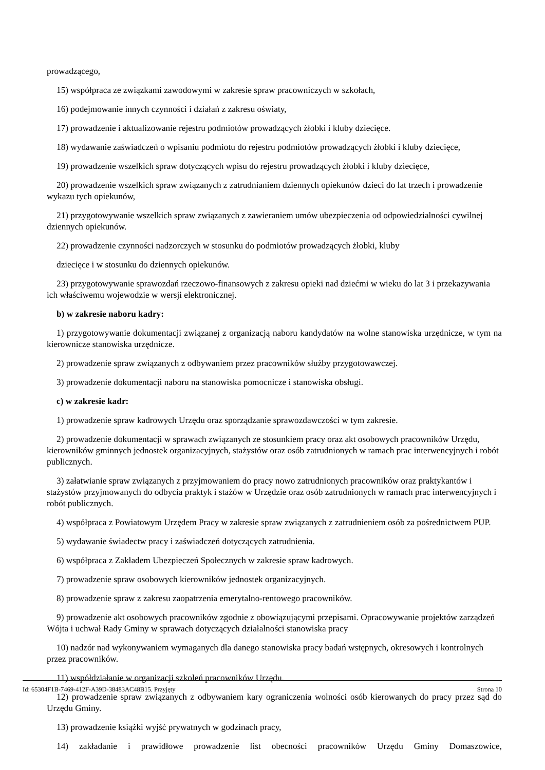prowadzącego,
15) współpraca ze związkami zawodowymi w zakresie spraw pracowniczych w szkołach,
16) podejmowanie innych czynności i działań z zakresu oświaty,
17) prowadzenie i aktualizowanie rejestru podmiotów prowadzących żłobki i kluby dziecięce.
18) wydawanie zaświadczeń o wpisaniu podmiotu do rejestru podmiotów prowadzących żłobki i kluby dziecięce,
19) prowadzenie wszelkich spraw dotyczących wpisu do rejestru prowadzących żłobki i kluby dziecięce,
20) prowadzenie wszelkich spraw związanych z zatrudnianiem dziennych opiekunów dzieci do lat trzech i prowadzenie wykazu tych opiekunów,
21) przygotowywanie wszelkich spraw związanych z zawieraniem umów ubezpieczenia od odpowiedzialności cywilnej dziennych opiekunów.
22) prowadzenie czynności nadzorczych w stosunku do podmiotów prowadzących żłobki, kluby
dziecięce i w stosunku do dziennych opiekunów.
23) przygotowywanie sprawozdań rzeczowo-finansowych z zakresu opieki nad dziećmi w wieku do lat 3 i przekazywania ich właściwemu wojewodzie w wersji elektronicznej.
b) w zakresie naboru kadry:
1) przygotowywanie dokumentacji związanej z organizacją naboru kandydatów na wolne stanowiska urzędnicze, w tym na kierownicze stanowiska urzędnicze.
2) prowadzenie spraw związanych z odbywaniem przez pracowników służby przygotowawczej.
3) prowadzenie dokumentacji naboru na stanowiska pomocnicze i stanowiska obsługi.
c) w zakresie kadr:
1) prowadzenie spraw kadrowych Urzędu oraz sporządzanie sprawozdawczości w tym zakresie.
2) prowadzenie dokumentacji w sprawach związanych ze stosunkiem pracy oraz akt osobowych pracowników Urzędu, kierowników gminnych jednostek organizacyjnych, stażystów oraz osób zatrudnionych w ramach prac interwencyjnych i robót publicznych.
3) załatwianie spraw związanych z przyjmowaniem do pracy nowo zatrudnionych pracowników oraz praktykantów i stażystów przyjmowanych do odbycia praktyk i stażów w Urzędzie oraz osób zatrudnionych w ramach prac interwencyjnych i robót publicznych.
4) współpraca z Powiatowym Urzędem Pracy w zakresie spraw związanych z zatrudnieniem osób za pośrednictwem PUP.
5) wydawanie świadectw pracy i zaświadczeń dotyczących zatrudnienia.
6) współpraca z Zakładem Ubezpieczeń Społecznych w zakresie spraw kadrowych.
7) prowadzenie spraw osobowych kierowników jednostek organizacyjnych.
8) prowadzenie spraw z zakresu zaopatrzenia emerytalno-rentowego pracowników.
9) prowadzenie akt osobowych pracowników zgodnie z obowiązującymi przepisami. Opracowywanie projektów zarządzeń Wójta i uchwał Rady Gminy w sprawach dotyczących działalności stanowiska pracy
10) nadzór nad wykonywaniem wymaganych dla danego stanowiska pracy badań wstępnych, okresowych i kontrolnych przez pracowników.
11) współdziałanie w organizacji szkoleń pracowników Urzędu.
12) prowadzenie spraw związanych z odbywaniem kary ograniczenia wolności osób kierowanych do pracy przez sąd do Urzędu Gminy.
13) prowadzenie książki wyjść prywatnych w godzinach pracy,
14) zakładanie i prawidłowe prowadzenie list obecności pracowników Urzędu Gminy Domaszowice,
Id: 65304F1B-7469-412F-A39D-38483AC48B15. Przyjęty Strona 10